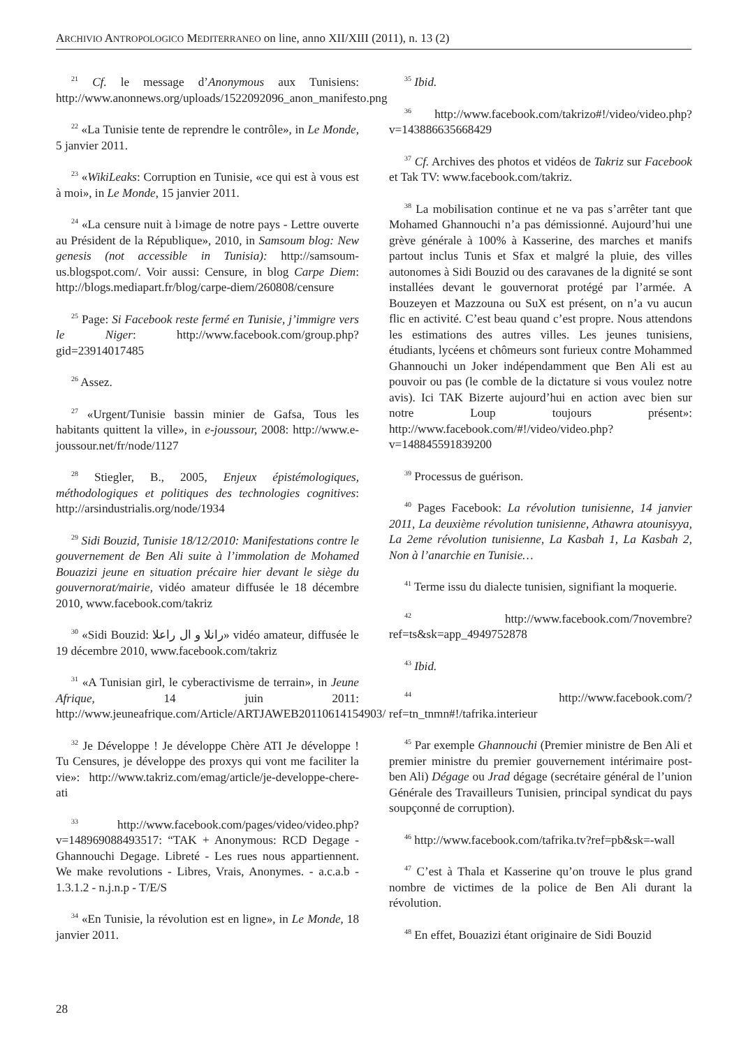ARCHIVIO ANTROPOLOGICO MEDITERRANEO on line, anno XII/XIII (2011), n. 13 (2)
<sup>21</sup> Cf. le message d’Anonymous aux Tunisiens: http://www.anonnews.org/uploads/1522092096_anon_manifesto.png
<sup>22</sup> «La Tunisie tente de reprendre le contrôle», in Le Monde, 5 janvier 2011.
<sup>23</sup> «WikiLeaks: Corruption en Tunisie, «ce qui est à vous est à moi», in Le Monde, 15 janvier 2011.
<sup>24</sup> «La censure nuit à l›image de notre pays - Lettre ouverte au Président de la République», 2010, in Samsoum blog: New genesis (not accessible in Tunisia): http://samsoum-us.blogspot.com/. Voir aussi: Censure, in blog Carpe Diem: http://blogs.mediapart.fr/blog/carpe-diem/260808/censure
<sup>25</sup> Page: Si Facebook reste fermé en Tunisie, j’immigre vers le Niger: http://www.facebook.com/group.php?gid=23914017485
<sup>26</sup> Assez.
<sup>27</sup> «Urgent/Tunisie bassin minier de Gafsa, Tous les habitants quittent la ville», in e-joussour, 2008: http://www.e-joussour.net/fr/node/1127
<sup>28</sup> Stiegler, B., 2005, Enjeux épistémologiques, méthodologiques et politiques des technologies cognitives: http://arsindustrialis.org/node/1934
<sup>29</sup> Sidi Bouzid, Tunisie 18/12/2010: Manifestations contre le gouvernement de Ben Ali suite à l’immolation de Mohamed Bouazizi jeune en situation précaire hier devant le siège du gouvernorat/mairie, vidéo amateur diffusée le 18 décembre 2010, www.facebook.com/takriz
<sup>30</sup> «Sidi Bouzid: رانلا و ال راعلا» vidéo amateur, diffusée le 19 décembre 2010, www.facebook.com/takriz
<sup>31</sup> «A Tunisian girl, le cyberactivisme de terrain», in Jeune Afrique, 14 juin 2011: http://www.jeuneafrique.com/Article/ARTJAWEB20110614154903/
<sup>32</sup> Je Développe ! Je développe Chère ATI Je développe ! Tu Censures, je développe des proxys qui vont me faciliter la vie»: http://www.takriz.com/emag/article/je-developpe-chere-ati
<sup>33</sup> http://www.facebook.com/pages/video/video.php?v=148969088493517: “TAK + Anonymous: RCD Degage - Ghannouchi Degage. Libreté - Les rues nous appartiennent. We make revolutions - Libres, Vrais, Anonymes. - a.c.a.b - 1.3.1.2 - n.j.n.p - T/E/S
<sup>34</sup> «En Tunisie, la révolution est en ligne», in Le Monde, 18 janvier 2011.
<sup>35</sup> Ibid.
<sup>36</sup> http://www.facebook.com/takrizo#!/video/video.php?v=143886635668429
<sup>37</sup> Cf. Archives des photos et vidéos de Takriz sur Facebook et Tak TV: www.facebook.com/takriz.
<sup>38</sup> La mobilisation continue et ne va pas s’arrêter tant que Mohamed Ghannouchi n’a pas démissionné. Aujourd’hui une grève générale à 100% à Kasserine, des marches et manifs partout inclus Tunis et Sfax et malgré la pluie, des villes autonomes à Sidi Bouzid ou des caravanes de la dignité se sont installées devant le gouvernorat protégé par l’armée. A Bouzeyen et Mazzouna ou SuX est présent, on n’a vu aucun flic en activité. C’est beau quand c’est propre. Nous attendons les estimations des autres villes. Les jeunes tunisiens, étudiants, lycéens et chômeurs sont furieux contre Mohammed Ghannouchi un Joker indépendamment que Ben Ali est au pouvoir ou pas (le comble de la dictature si vous voulez notre avis). Ici TAK Bizerte aujourd’hui en action avec bien sur notre Loup toujours présent»: http://www.facebook.com/#!/video/video.php?v=148845591839200
<sup>39</sup> Processus de guérison.
<sup>40</sup> Pages Facebook: La révolution tunisienne, 14 janvier 2011, La deuxième révolution tunisienne, Athawra atounisyya, La 2eme révolution tunisienne, La Kasbah 1, La Kasbah 2, Non à l’anarchie en Tunisie…
<sup>41</sup> Terme issu du dialecte tunisien, signifiant la moquerie.
<sup>42</sup> http://www.facebook.com/7novembre?ref=ts&sk=app_4949752878
<sup>43</sup> Ibid.
<sup>44</sup> http://www.facebook.com/?ref=tn_tnmn#!/tafrika.interieur
<sup>45</sup> Par exemple Ghannouchi (Premier ministre de Ben Ali et premier ministre du premier gouvernement intérimaire post-ben Ali) Dégage ou Jrad dégage (secrétaire général de l’union Générale des Travailleurs Tunisien, principal syndicat du pays soupçonné de corruption).
<sup>46</sup> http://www.facebook.com/tafrika.tv?ref=pb&sk=-wall
<sup>47</sup> C’est à Thala et Kasserine qu’on trouve le plus grand nombre de victimes de la police de Ben Ali durant la révolution.
<sup>48</sup> En effet, Bouazizi étant originaire de Sidi Bouzid
28